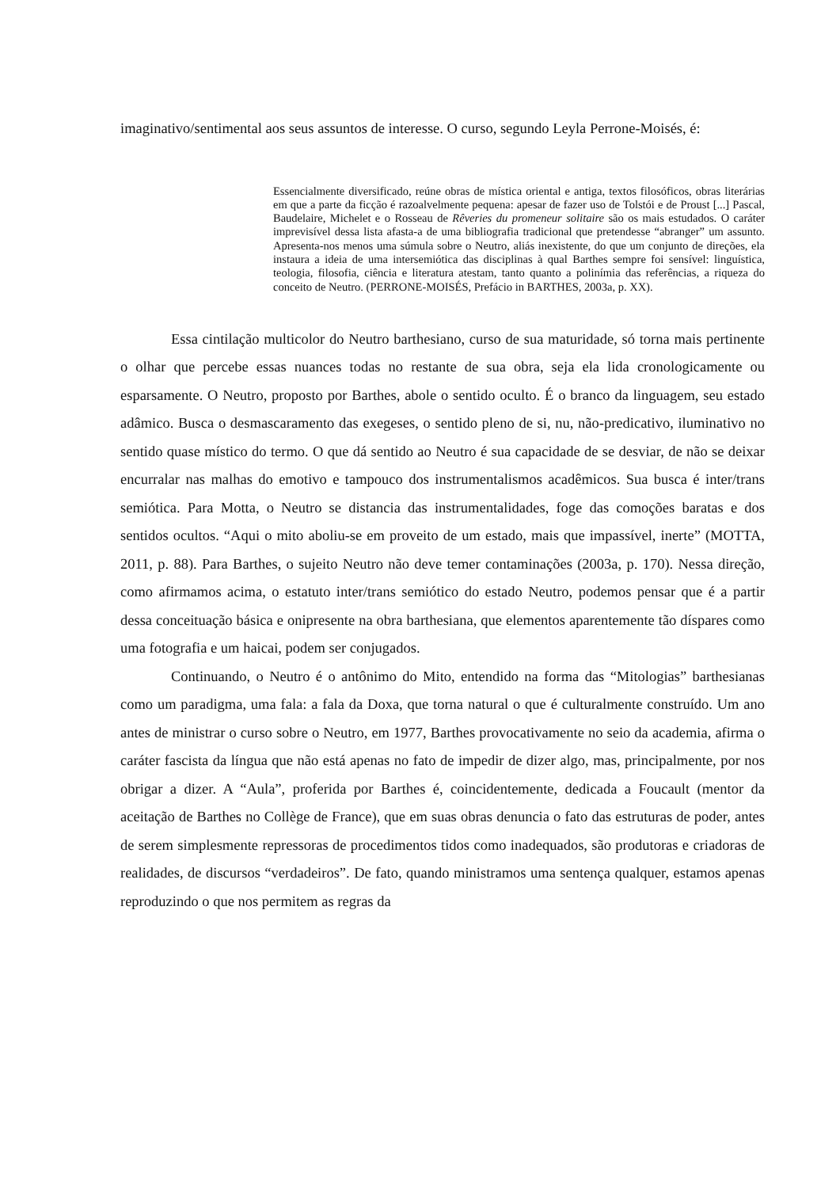imaginativo/sentimental aos seus assuntos de interesse. O curso, segundo Leyla Perrone-Moisés, é:
Essencialmente diversificado, reúne obras de mística oriental e antiga, textos filosóficos, obras literárias em que a parte da ficção é razoalvelmente pequena: apesar de fazer uso de Tolstói e de Proust [...] Pascal, Baudelaire, Michelet e o Rosseau de Rêveries du promeneur solitaire são os mais estudados. O caráter imprevisível dessa lista afasta-a de uma bibliografia tradicional que pretendesse “abranger” um assunto. Apresenta-nos menos uma súmula sobre o Neutro, aliás inexistente, do que um conjunto de direções, ela instaura a ideia de uma intersemiótica das disciplinas à qual Barthes sempre foi sensível: linguística, teologia, filosofia, ciência e literatura atestam, tanto quanto a polinímia das referências, a riqueza do conceito de Neutro. (PERRONE-MOISÉS, Prefácio in BARTHES, 2003a, p. XX).
Essa cintilação multicolor do Neutro barthesiano, curso de sua maturidade, só torna mais pertinente o olhar que percebe essas nuances todas no restante de sua obra, seja ela lida cronologicamente ou esparsamente. O Neutro, proposto por Barthes, abole o sentido oculto. É o branco da linguagem, seu estado adâmico. Busca o desmascaramento das exegeses, o sentido pleno de si, nu, não-predicativo, iluminativo no sentido quase místico do termo. O que dá sentido ao Neutro é sua capacidade de se desviar, de não se deixar encurralar nas malhas do emotivo e tampouco dos instrumentalismos acadêmicos. Sua busca é inter/trans semiótica. Para Motta, o Neutro se distancia das instrumentalidades, foge das comoções baratas e dos sentidos ocultos. “Aqui o mito aboliu-se em proveito de um estado, mais que impassível, inerte” (MOTTA, 2011, p. 88). Para Barthes, o sujeito Neutro não deve temer contaminações (2003a, p. 170). Nessa direção, como afirmamos acima, o estatuto inter/trans semiótico do estado Neutro, podemos pensar que é a partir dessa conceituação básica e onipresente na obra barthesiana, que elementos aparentemente tão díspares como uma fotografia e um haicai, podem ser conjugados.
Continuando, o Neutro é o antônimo do Mito, entendido na forma das “Mitologias” barthesianas como um paradigma, uma fala: a fala da Doxa, que torna natural o que é culturalmente construído. Um ano antes de ministrar o curso sobre o Neutro, em 1977, Barthes provocativamente no seio da academia, afirma o caráter fascista da língua que não está apenas no fato de impedir de dizer algo, mas, principalmente, por nos obrigar a dizer. A “Aula”, proferida por Barthes é, coincidentemente, dedicada a Foucault (mentor da aceitação de Barthes no Collège de France), que em suas obras denuncia o fato das estruturas de poder, antes de serem simplesmente repressoras de procedimentos tidos como inadequados, são produtoras e criadoras de realidades, de discursos “verdadeiros”. De fato, quando ministramos uma sentença qualquer, estamos apenas reproduzindo o que nos permitem as regras da